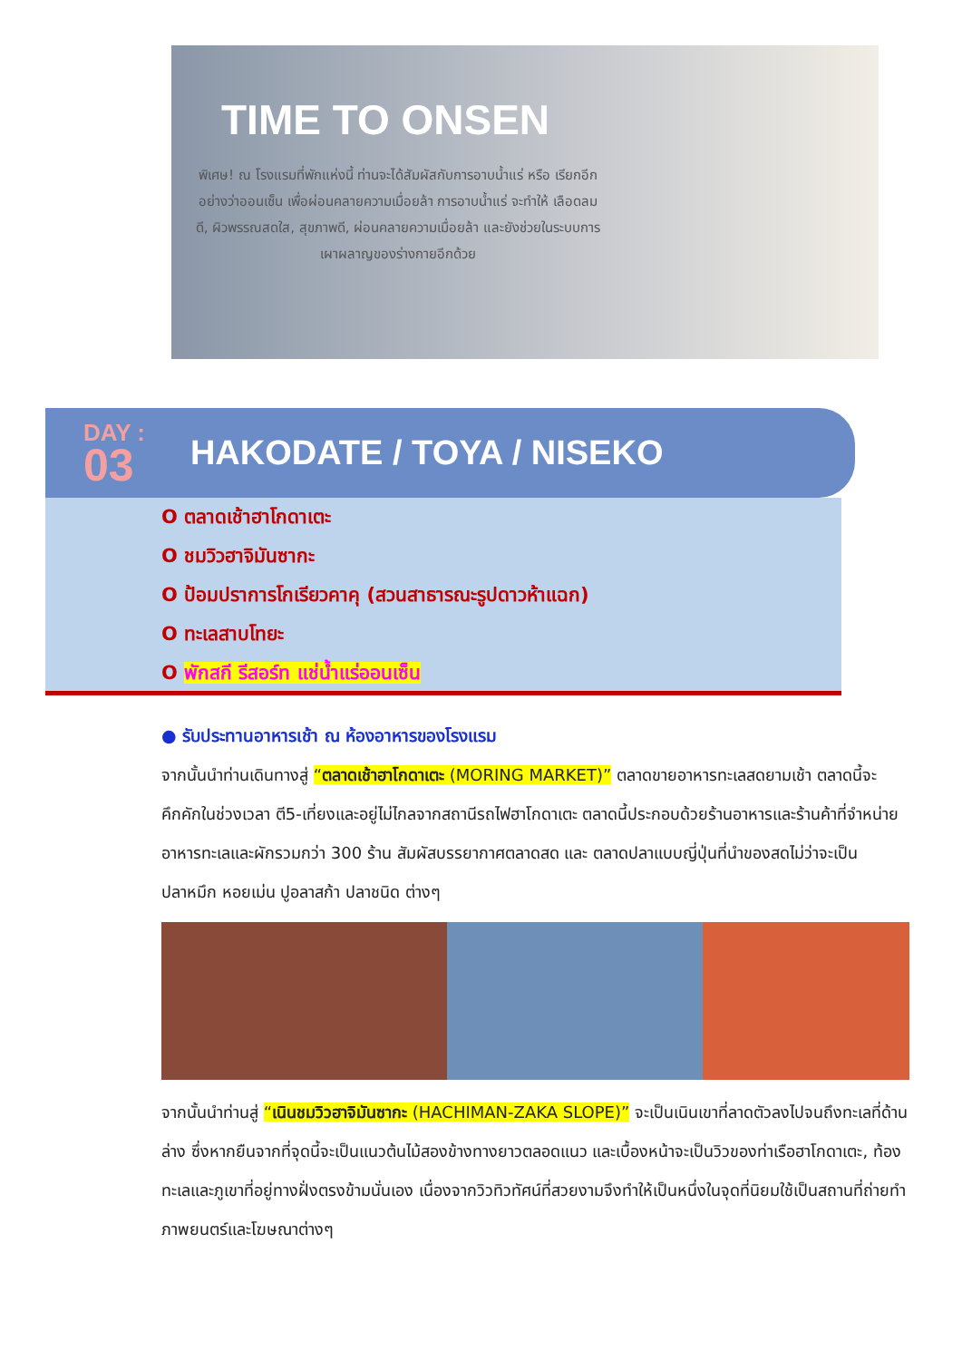TIME TO ONSEN
พิเศษ! ณ โรงแรมที่พักแห่งนี้ ท่านจะได้สัมผัสกับการอาบน้ำแร่ หรือ เรียกอีกอย่างว่าออนเซ็น เพื่อผ่อนคลายความเมื่อยล้า การอาบน้ำแร่ จะทำให้ เลือดลมดี, ผิวพรรณสดใส, สุขภาพดี, ผ่อนคลายความเมื่อยล้า และยังช่วยในระบบการเผาผลาญของร่างกายอีกด้วย
DAY :
03
HAKODATE / TOYA / NISEKO
O ตลาดเช้าฮาโกดาเตะ
O ชมวิวฮาจิมันซากะ
O ป้อมปราการโกเรียวคาคุ (สวนสาธารณะรูปดาวห้าแฉก)
O ทะเลสาบโทยะ
O พักสกี รีสอร์ท แช่น้ำแร่ออนเซ็น
● รับประทานอาหารเช้า ณ ห้องอาหารของโรงแรม
จากนั้นนำท่านเดินทางสู่ “ตลาดเช้าฮาโกดาเตะ (MORING MARKET)” ตลาดขายอาหารทะเลสดยามเช้า ตลาดนี้จะคึกคักในช่วงเวลา ตี5-เที่ยงและอยู่ไม่ไกลจากสถานีรถไฟฮาโกดาเตะ ตลาดนี้ประกอบด้วยร้านอาหารและร้านค้าที่จำหน่ายอาหารทะเลและผักรวมกว่า 300 ร้าน สัมผัสบรรยากาศตลาดสด และ ตลาดปลาแบบญี่ปุ่นที่นำของสดไม่ว่าจะเป็น ปลาหมึก หอยเม่น ปูอลาสก้า ปลาชนิด ต่างๆ
จากนั้นนำท่านสู่ “เนินชมวิวฮาจิมันซากะ (HACHIMAN-ZAKA SLOPE)” จะเป็นเนินเขาที่ลาดตัวลงไปจนถึงทะเลที่ด้านล่าง ซึ่งหากยืนจากที่จุดนี้จะเป็นแนวต้นไม้สองข้างทางยาวตลอดแนว และเบื้องหน้าจะเป็นวิวของท่าเรือฮาโกดาเตะ, ท้องทะเลและภูเขาที่อยู่ทางฝั่งตรงข้ามนั่นเอง เนื่องจากวิวทิวทัศน์ที่สวยงามจึงทำให้เป็นหนึ่งในจุดที่นิยมใช้เป็นสถานที่ถ่ายทำภาพยนตร์และโฆษณาต่างๆ